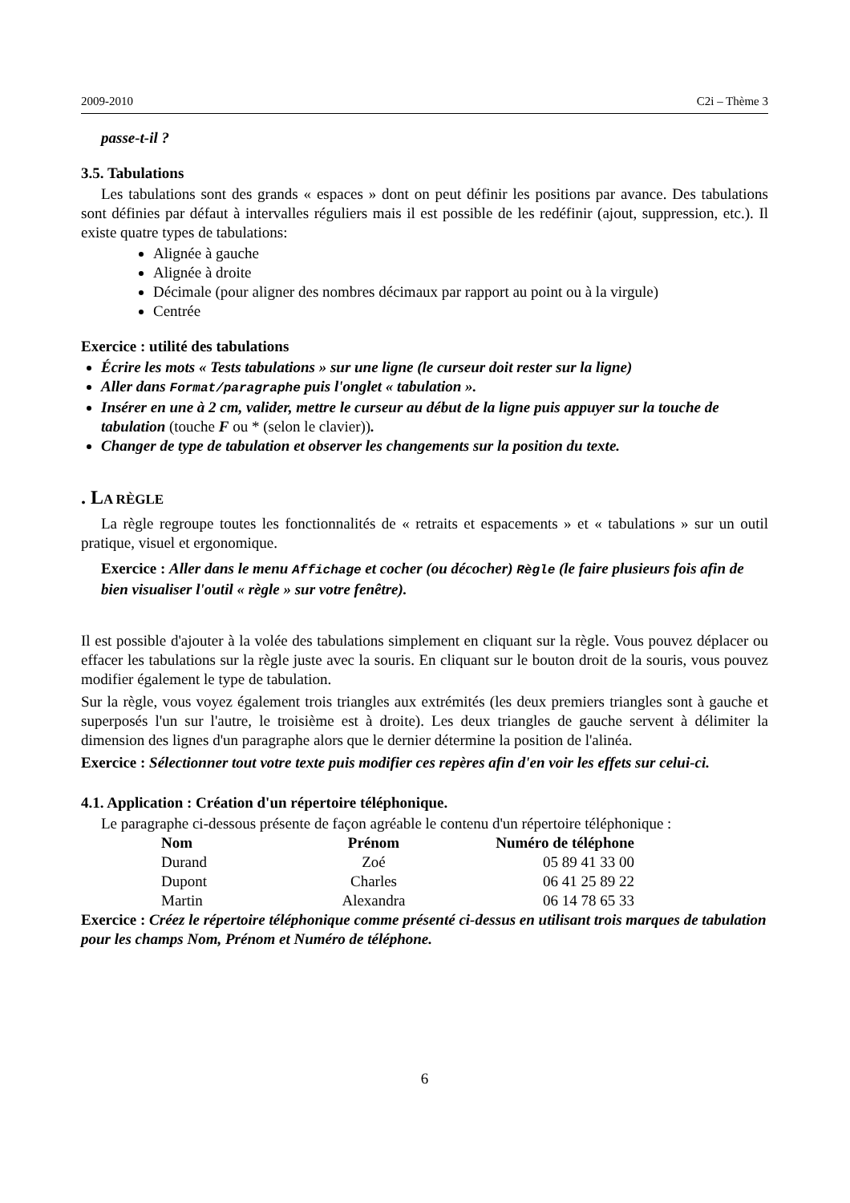2009-2010 C2i – Thème 3
passe-t-il ?
3.5. Tabulations
Les tabulations sont des grands « espaces » dont on peut définir les positions par avance. Des tabulations sont définies par défaut à intervalles réguliers mais il est possible de les redéfinir (ajout, suppression, etc.). Il existe quatre types de tabulations:
Alignée à gauche
Alignée à droite
Décimale (pour aligner des nombres décimaux par rapport au point ou à la virgule)
Centrée
Exercice : utilité des tabulations
Écrire les mots « Tests tabulations » sur une ligne (le curseur doit rester sur la ligne)
Aller dans Format/paragraphe puis l'onglet « tabulation ».
Insérer en une à 2 cm, valider, mettre le curseur au début de la ligne puis appuyer sur la touche de tabulation (touche F ou * (selon le clavier)).
Changer de type de tabulation et observer les changements sur la position du texte.
. LA RÈGLE
La règle regroupe toutes les fonctionnalités de « retraits et espacements » et « tabulations » sur un outil pratique, visuel et ergonomique.
Exercice : Aller dans le menu Affichage et cocher (ou décocher) Règle (le faire plusieurs fois afin de bien visualiser l'outil « règle » sur votre fenêtre).
Il est possible d'ajouter à la volée des tabulations simplement en cliquant sur la règle. Vous pouvez déplacer ou effacer les tabulations sur la règle juste avec la souris. En cliquant sur le bouton droit de la souris, vous pouvez modifier également le type de tabulation.
Sur la règle, vous voyez également trois triangles aux extrémités (les deux premiers triangles sont à gauche et superposés l'un sur l'autre, le troisième est à droite). Les deux triangles de gauche servent à délimiter la dimension des lignes d'un paragraphe alors que le dernier détermine la position de l'alinéa.
Exercice : Sélectionner tout votre texte puis modifier ces repères afin d'en voir les effets sur celui-ci.
4.1. Application : Création d'un répertoire téléphonique.
Le paragraphe ci-dessous présente de façon agréable le contenu d'un répertoire téléphonique :
| Nom | Prénom | Numéro de téléphone |
| --- | --- | --- |
| Durand | Zoé | 05 89 41 33 00 |
| Dupont | Charles | 06 41 25 89 22 |
| Martin | Alexandra | 06 14 78 65 33 |
Exercice : Créez le répertoire téléphonique comme présenté ci-dessus en utilisant trois marques de tabulation pour les champs Nom, Prénom et Numéro de téléphone.
6